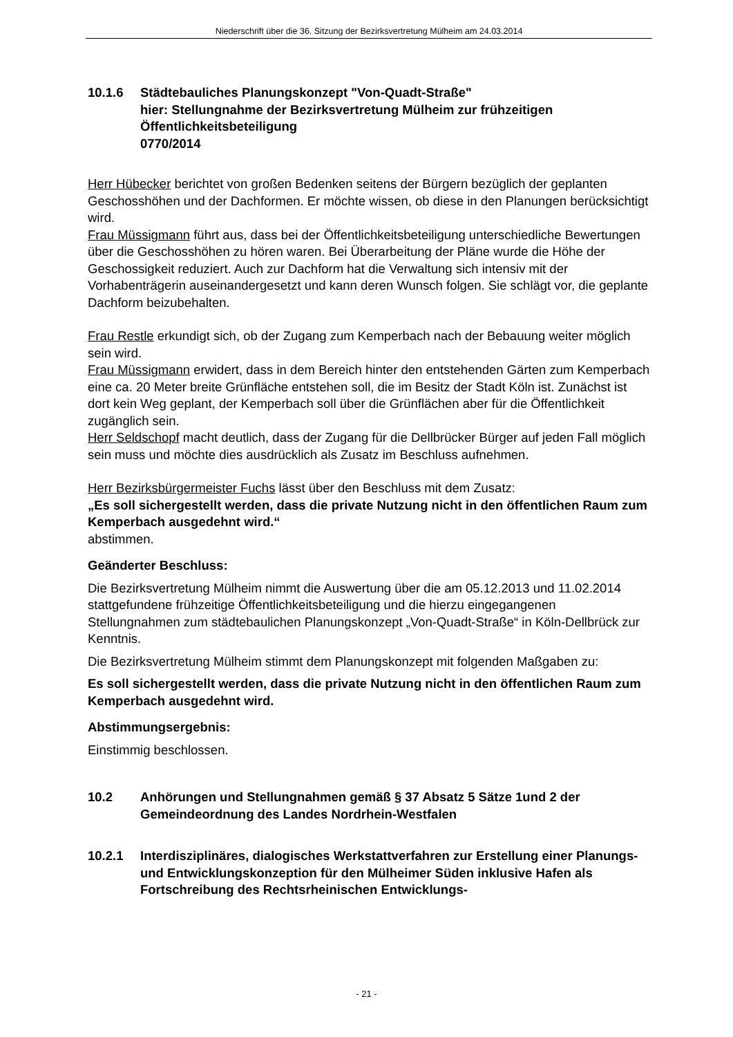Niederschrift über die 36. Sitzung der Bezirksvertretung Mülheim am 24.03.2014
10.1.6 Städtebauliches Planungskonzept "Von-Quadt-Straße"
hier: Stellungnahme der Bezirksvertretung Mülheim zur frühzeitigen Öffentlichkeitsbeteiligung
0770/2014
Herr Hübecker berichtet von großen Bedenken seitens der Bürgern bezüglich der geplanten Geschosshöhen und der Dachformen. Er möchte wissen, ob diese in den Planungen berücksichtigt wird.
Frau Müssigmann führt aus, dass bei der Öffentlichkeitsbeteiligung unterschiedliche Bewertungen über die Geschosshöhen zu hören waren. Bei Überarbeitung der Pläne wurde die Höhe der Geschossigkeit reduziert. Auch zur Dachform hat die Verwaltung sich intensiv mit der Vorhabenträgerin auseinandergesetzt und kann deren Wunsch folgen. Sie schlägt vor, die geplante Dachform beizubehalten.
Frau Restle erkundigt sich, ob der Zugang zum Kemperbach nach der Bebauung weiter möglich sein wird.
Frau Müssigmann erwidert, dass in dem Bereich hinter den entstehenden Gärten zum Kemperbach eine ca. 20 Meter breite Grünfläche entstehen soll, die im Besitz der Stadt Köln ist. Zunächst ist dort kein Weg geplant, der Kemperbach soll über die Grünflächen aber für die Öffentlichkeit zugänglich sein.
Herr Seldschopf macht deutlich, dass der Zugang für die Dellbrücker Bürger auf jeden Fall möglich sein muss und möchte dies ausdrücklich als Zusatz im Beschluss aufnehmen.
Herr Bezirksbürgermeister Fuchs lässt über den Beschluss mit dem Zusatz:
„Es soll sichergestellt werden, dass die private Nutzung nicht in den öffentlichen Raum zum Kemperbach ausgedehnt wird.“
abstimmen.
Geänderter Beschluss:
Die Bezirksvertretung Mülheim nimmt die Auswertung über die am 05.12.2013 und 11.02.2014 stattgefundene frühzeitige Öffentlichkeitsbeteiligung und die hierzu eingegangenen Stellungnahmen zum städtebaulichen Planungskonzept „Von-Quadt-Straße“ in Köln-Dellbrück zur Kenntnis.
Die Bezirksvertretung Mülheim stimmt dem Planungskonzept mit folgenden Maßgaben zu:
Es soll sichergestellt werden, dass die private Nutzung nicht in den öffentlichen Raum zum Kemperbach ausgedehnt wird.
Abstimmungsergebnis:
Einstimmig beschlossen.
10.2 Anhörungen und Stellungnahmen gemäß § 37 Absatz 5 Sätze 1und 2 der Gemeindeordnung des Landes Nordrhein-Westfalen
10.2.1 Interdisziplinäres, dialogisches Werkstattverfahren zur Erstellung einer Planungs- und Entwicklungskonzeption für den Mülheimer Süden inklusive Hafen als Fortschreibung des Rechtsrheinischen Entwicklungs-
- 21 -